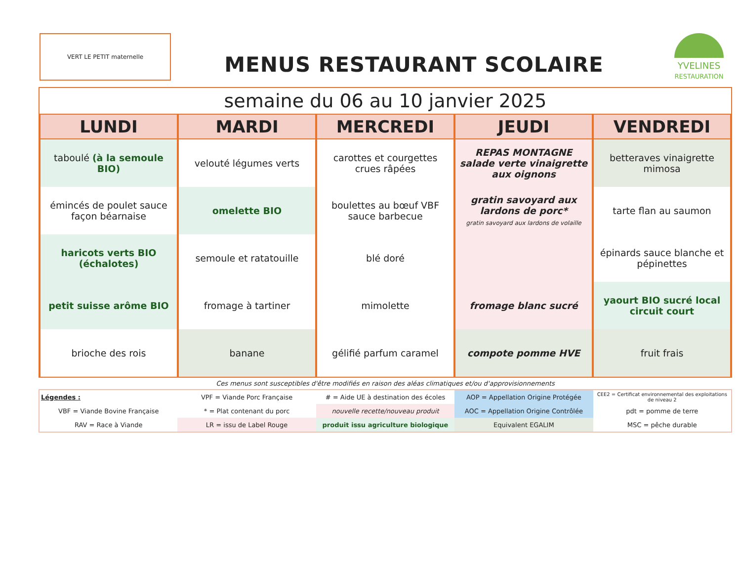VERT LE PETIT maternelle
MENUS RESTAURANT SCOLAIRE
YVELINES
RESTAURATION
| semaine du 06 au 10 janvier 2025 | | | | |
| LUNDI | MARDI | MERCREDI | JEUDI | VENDREDI |
| taboulé (à la semoule BIO) | velouté légumes verts | carottes et courgettes crues râpées | REPAS MONTAGNE salade verte vinaigrette aux oignons | betteraves vinaigrette mimosa |
| émincés de poulet sauce façon béarnaise | omelette BIO | boulettes au bœuf VBF sauce barbecue | gratin savoyard aux lardons de porc* gratin savoyard aux lardons de volaille | tarte flan au saumon |
| haricots verts BIO (échalotes) | semoule et ratatouille | blé doré | | épinards sauce blanche et pépinettes |
| petit suisse arôme BIO | fromage à tartiner | mimolette | fromage blanc sucré | yaourt BIO sucré local circuit court |
| brioche des rois | banane | gélifié parfum caramel | compote pomme HVE | fruit frais |
Ces menus sont susceptibles d'être modifiés en raison des aléas climatiques et/ou d'approvisionnements
| Légendes : | VPF = Viande Porc Française | # = Aide UE à destination des écoles | AOP = Appellation Origine Protégée | CEE2 = Certificat environnemental des exploitations de niveau 2 |
| VBF = Viande Bovine Française | * = Plat contenant du porc | nouvelle recette/nouveau produit | AOC = Appellation Origine Contrôlée | pdt = pomme de terre |
| RAV = Race à Viande | LR = issu de Label Rouge | produit issu agriculture biologique | Equivalent EGALIM | MSC = pêche durable |